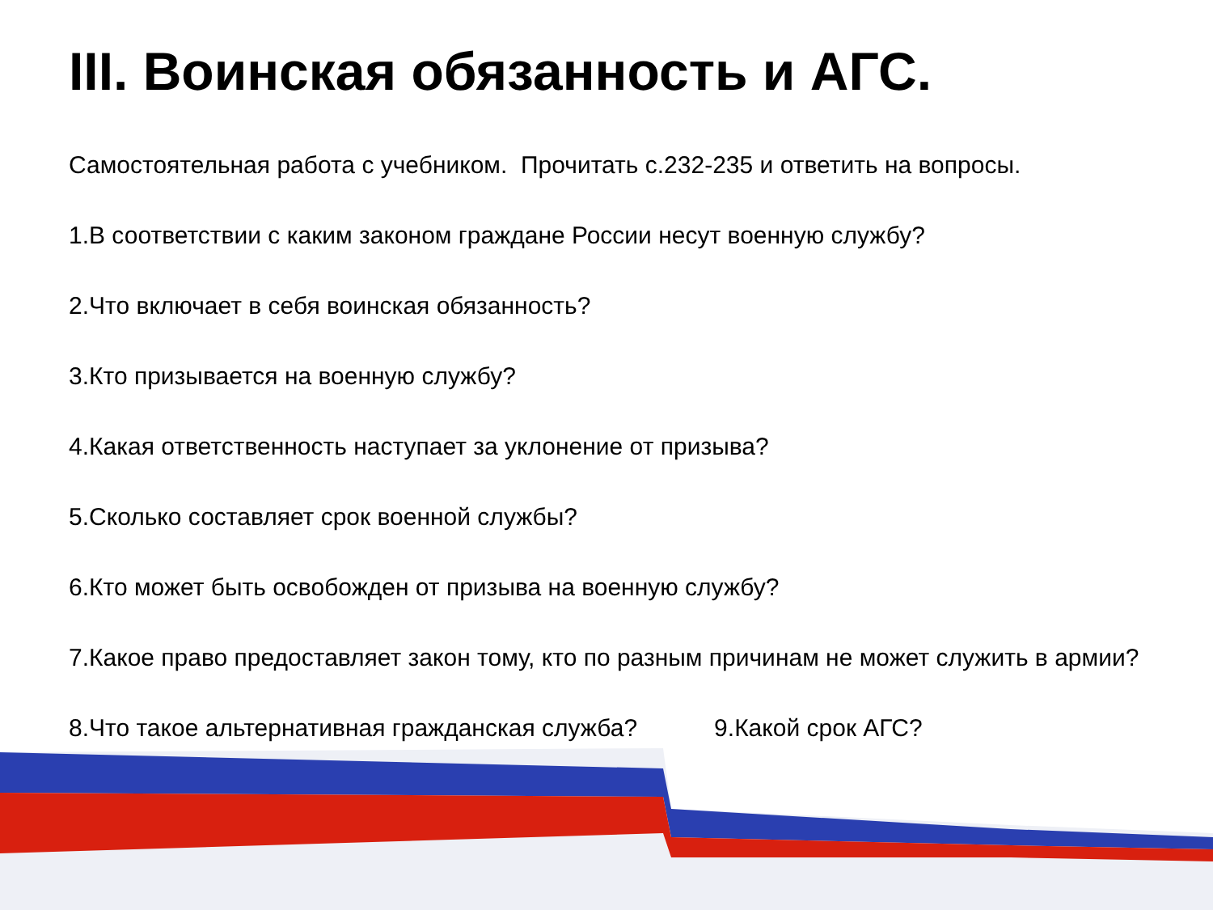III. Воинская обязанность и АГС.
Самостоятельная работа с учебником. Прочитать с.232-235 и ответить на вопросы.
1.В соответствии с каким законом граждане России несут военную службу?
2.Что включает в себя воинская обязанность?
3.Кто призывается на военную службу?
4.Какая ответственность наступает за уклонение от призыва?
5.Сколько составляет срок военной службы?
6.Кто может быть освобожден от призыва на военную службу?
7.Какое право предоставляет закон тому, кто по разным причинам не может служить в армии?
8.Что такое альтернативная гражданская служба?
9.Какой срок АГС?